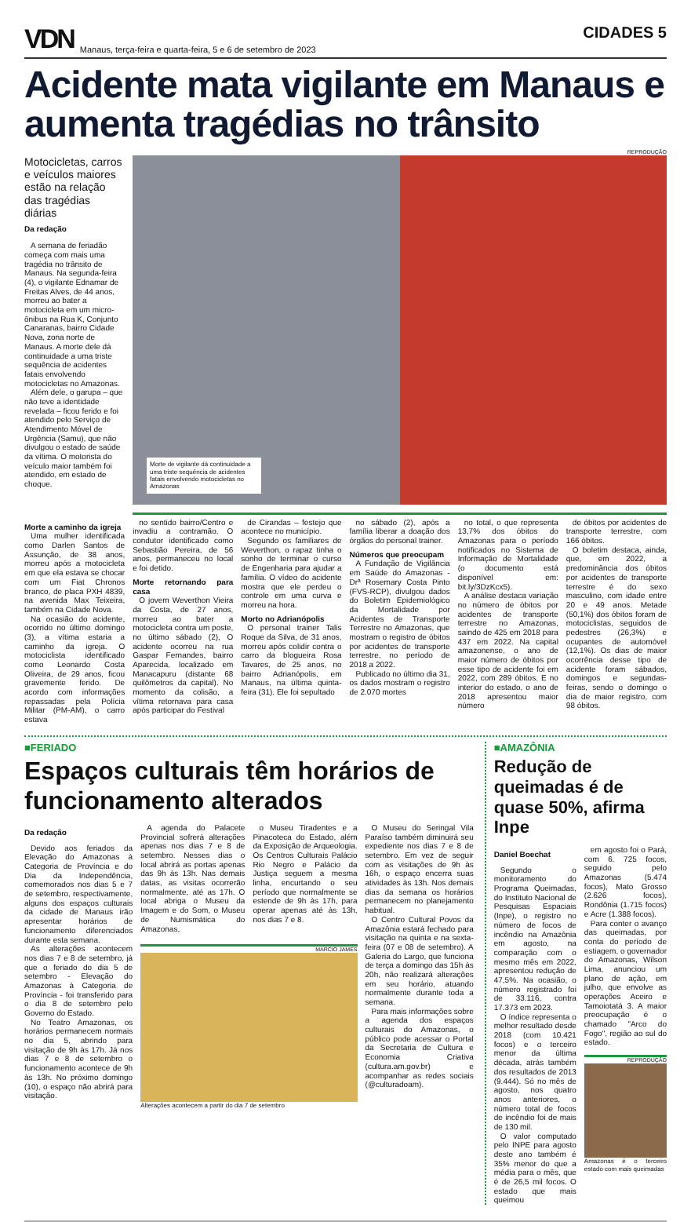VDN Manaus, terça-feira e quarta-feira, 5 e 6 de setembro de 2023 CIDADES 5
Acidente mata vigilante em Manaus e aumenta tragédias no trânsito
REPRODUÇÃO
Motocicletas, carros e veículos maiores estão na relação das tragédias diárias
Da redação
A semana de feriadão começa com mais uma tragédia no trânsito de Manaus. Na segunda-feira (4), o vigilante Ednamar de Freitas Alves, de 44 anos, morreu ao bater a motocicleta em um micro-ônibus na Rua K, Conjunto Canaranas, bairro Cidade Nova, zona norte de Manaus. A morte dele dá continuidade a uma triste sequência de acidentes fatais envolvendo motocicletas no Amazonas.
Além dele, o garupa – que não teve a identidade revelada – ficou ferido e foi atendido pelo Serviço de Atendimento Móvel de Urgência (Samu), que não divulgou o estado de saúde da vítima. O motorista do veículo maior também foi atendido, em estado de choque.
Morte de vigilante dá continuidade a uma triste sequência de acidentes fatais envolvendo motocicletas no Amazonas
Morte a caminho da igreja
Uma mulher identificada como Darlen Santos de Assunção, de 38 anos, morreu após a motocicleta em que ela estava se chocar com um Fiat Chronos branco, de placa PXH 4839, na avenida Max Teixeira, também na Cidade Nova.
Na ocasião do acidente, ocorrido no último domingo (3), a vítima estaria a caminho da igreja. O motociclista identificado como Leonardo Costa Oliveira, de 29 anos, ficou gravemente ferido. De acordo com informações repassadas pela Polícia Militar (PM-AM), o carro estava
no sentido bairro/Centro e invadiu a contramão. O condutor identificado como Sebastião Pereira, de 56 anos, permaneceu no local e foi detido.
Morte retornando para casa
O jovem Weverthon Vieira da Costa, de 27 anos, morreu ao bater a motocicleta contra um poste, no último sábado (2), O acidente ocorreu na rua Gaspar Fernandes, bairro Aparecida, localizado em Manacapuru (distante 68 quilômetros da capital). No momento da colisão, a vítima retornava para casa após participar do Festival
de Cirandas – festejo que acontece no município.
Segundo os familiares de Weverthon, o rapaz tinha o sonho de terminar o curso de Engenharia para ajudar a família. O vídeo do acidente mostra que ele perdeu o controle em uma curva e morreu na hora.
Morto no Adrianópolis
O personal trainer Talis Roque da Silva, de 31 anos, morreu após colidir contra o carro da blogueira Rosa Tavares, de 25 anos, no bairro Adrianópolis, em Manaus, na última quinta-feira (31). Ele foi sepultado
no sábado (2), após a família liberar a doação dos órgãos do personal trainer.
Números que preocupam
A Fundação de Vigilância em Saúde do Amazonas - Drª Rosemary Costa Pinto (FVS-RCP), divulgou dados do Boletim Epidemiológico da Mortalidade por Acidentes de Transporte Terrestre no Amazonas, que mostram o registro de óbitos por acidentes de transporte terrestre, no período de 2018 a 2022.
Publicado no último dia 31, os dados mostram o registro de 2.070 mortes
no total, o que representa 13,7% dos óbitos do Amazonas para o período notificados no Sistema de Informação de Mortalidade (o documento está disponível em: bit.ly/3DzKcx5).
A análise destaca variação no número de óbitos por acidentes de transporte terrestre no Amazonas, saindo de 425 em 2018 para 437 em 2022. Na capital amazonense, o ano de maior número de óbitos por esse tipo de acidente foi em 2022, com 289 óbitos. E no interior do estado, o ano de 2018 apresentou maior número
de óbitos por acidentes de transporte terrestre, com 166 óbitos.
O boletim destaca, ainda, que, em 2022, a predominância dos óbitos por acidentes de transporte terrestre é do sexo masculino, com idade entre 20 e 49 anos. Metade (50,1%) dos óbitos foram de motociclistas, seguidos de pedestres (26,3%) e ocupantes de automóvel (12,1%). Os dias de maior ocorrência desse tipo de acidente foram sábados, domingos e segundas-feiras, sendo o domingo o dia de maior registro, com 98 óbitos.
■FERIADO
Espaços culturais têm horários de funcionamento alterados
Da redação
Devido aos feriados da Elevação do Amazonas à Categoria de Província e do Dia da Independência, comemorados nos dias 5 e 7 de setembro, respectivamente, alguns dos espaços culturais da cidade de Manaus irão apresentar horários de funcionamento diferenciados durante esta semana.
As alterações acontecem nos dias 7 e 8 de setembro, já que o feriado do dia 5 de setembro - Elevação do Amazonas à Categoria de Província - foi transferido para o dia 8 de setembro pelo Governo do Estado.
No Teatro Amazonas, os horários permanecem normais no dia 5, abrindo para visitação de 9h às 17h. Já nos dias 7 e 8 de setembro o funcionamento acontece de 9h às 13h. No próximo domingo (10), o espaço não abrirá para visitação.
A agenda do Palacete Provincial sofrerá alterações apenas nos dias 7 e 8 de setembro. Nesses dias o local abrirá as portas apenas das 9h às 13h. Nas demais datas, as visitas ocorrerão normalmente, até as 17h. O local abriga o Museu da Imagem e do Som, o Museu de Numismática do Amazonas,
o Museu Tiradentes e a Pinacoteca do Estado, além da Exposição de Arqueologia. Os Centros Culturais Palácio Rio Negro e Palácio da Justiça seguem a mesma linha, encurtando o seu período que normalmente se estende de 9h às 17h, para operar apenas até às 13h, nos dias 7 e 8.
MARCIO JAMES
Alterações acontecem a partir do dia 7 de setembro
O Museu do Seringal Vila Paraíso também diminuirá seu expediente nos dias 7 e 8 de setembro. Em vez de seguir com as visitações de 9h às 16h, o espaço encerra suas atividades às 13h. Nos demais dias da semana os horários permanecem no planejamento habitual.
O Centro Cultural Povos da Amazônia estará fechado para visitação na quinta e na sexta-feira (07 e 08 de setembro). A Galeria do Largo, que funciona de terça a domingo das 15h às 20h, não realizará alterações em seu horário, atuando normalmente durante toda a semana.
Para mais informações sobre a agenda dos espaços culturais do Amazonas, o público pode acessar o Portal da Secretaria de Cultura e Economia Criativa (cultura.am.gov.br) e acompanhar as redes sociais (@culturadoam).
■AMAZÔNIA
Redução de queimadas é de quase 50%, afirma Inpe
Daniel Boechat
Segundo o monitoramento do Programa Queimadas, do Instituto Nacional de Pesquisas Espaciais (Inpe), o registro no número de focos de incêndio na Amazônia em agosto, na comparação com o mesmo mês em 2022, apresentou redução de 47,5%. Na ocasião, o número registrado foi de 33.116, contra 17.373 em 2023.
O índice representa o melhor resultado desde 2018 (com 10.421 focos) e o terceiro menor da última década, atrás também dos resultados de 2013 (9.444). Só no mês de agosto, nos quatro anos anteriores, o número total de focos de incêndio foi de mais de 130 mil.
O valor computado pelo INPE para agosto deste ano também é 35% menor do que a média para o mês, que é de 26,5 mil focos. O estado que mais queimou
em agosto foi o Pará, com 6. 725 focos, seguido pelo Amazonas (5.474 focos), Mato Grosso (2.626 focos), Rondônia (1.715 focos) e Acre (1.388 focos).
Para conter o avanço das queimadas, por conta do período de estiagem, o governador do Amazonas, Wilson Lima, anunciou um plano de ação, em julho, que envolve as operações Aceiro e Tamoiotatá 3. A maior preocupação é o chamado "Arco do Fogo", região ao sul do estado.
REPRODUÇÃO
Amazonas é o terceiro estado com mais queimadas